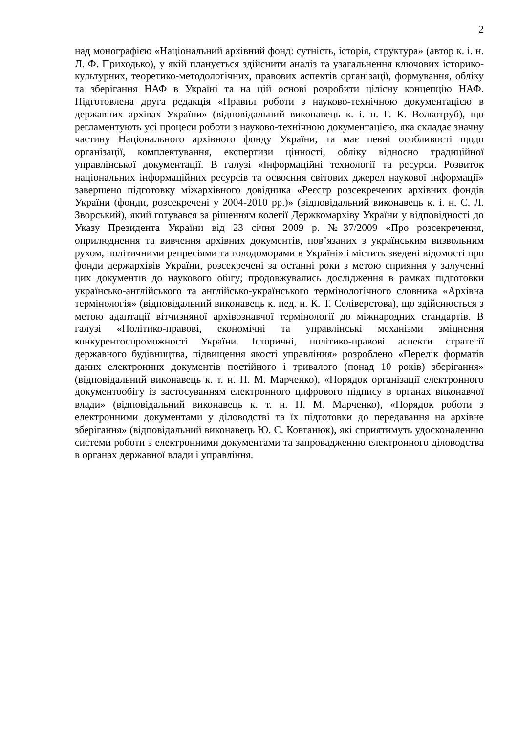2
над монографією «Національний архівний фонд: сутність, історія, структура» (автор к. і. н. Л. Ф. Приходько), у якій планується здійснити аналіз та узагальнення ключових історико-культурних, теоретико-методологічних, правових аспектів організації, формування, обліку та зберігання НАФ в Україні та на цій основі розробити цілісну концепцію НАФ. Підготовлена друга редакція «Правил роботи з науково-технічною документацією в державних архівах України» (відповідальний виконавець к. і. н. Г. К. Волкотруб), що регламентують усі процеси роботи з науково-технічною документацією, яка складає значну частину Національного архівного фонду України, та має певні особливості щодо організації, комплектування, експертизи цінності, обліку відносно традиційної управлінської документації. В галузі «Інформаційні технології та ресурси. Розвиток національних інформаційних ресурсів та освоєння світових джерел наукової інформації» завершено підготовку міжархівного довідника «Реєстр розсекречених архівних фондів України (фонди, розсекречені у 2004-2010 рр.)» (відповідальний виконавець к. і. н. С. Л. Зворський), який готувався за рішенням колегії Держкомархіву України у відповідності до Указу Президента України від 23 січня 2009 р. №37/2009 «Про розсекречення, оприлюднення та вивчення архівних документів, пов’язаних з українським визвольним рухом, політичними репресіями та голодоморами в Україні» і містить зведені відомості про фонди держархівів України, розсекречені за останні роки з метою сприяння у залученні цих документів до наукового обігу; продовжувались дослідження в рамках підготовки українсько-англійського та англійсько-українського термінологічного словника «Архівна термінологія» (відповідальний виконавець к. пед. н. К. Т. Селіверстова), що здійснюється з метою адаптації вітчизняної архівознавчої термінології до міжнародних стандартів. В галузі «Політико-правові, економічні та управлінські механізми зміцнення конкурентоспроможності України. Історичні, політико-правові аспекти стратегії державного будівництва, підвищення якості управління» розроблено «Перелік форматів даних електронних документів постійного і тривалого (понад 10 років) зберігання» (відповідальний виконавець к. т. н. П. М. Марченко), «Порядок організації електронного документообігу із застосуванням електронного цифрового підпису в органах виконавчої влади» (відповідальний виконавець к. т. н. П. М. Марченко), «Порядок роботи з електронними документами у діловодстві та їх підготовки до передавання на архівне зберігання» (відповідальний виконавець Ю. С. Ковтанюк), які сприятимуть удосконаленню системи роботи з електронними документами та запровадженню електронного діловодства в органах державної влади і управління.